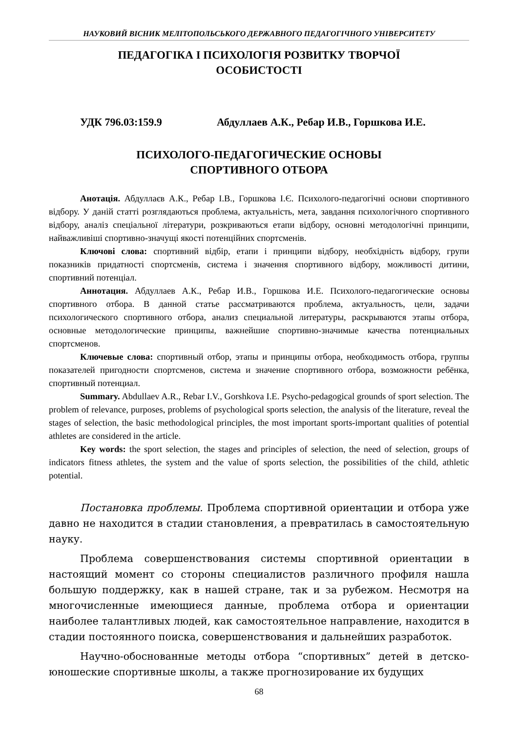НАУКОВИЙ ВІСНИК МЕЛІТОПОЛЬСЬКОГО ДЕРЖАВНОГО ПЕДАГОГІЧНОГО УНІВЕРСИТЕТУ
ПЕДАГОГІКА І ПСИХОЛОГІЯ РОЗВИТКУ ТВОРЧОЇ
ОСОБИСТОСТІ
УДК 796.03:159.9 Абдуллаев А.К., Ребар И.В., Горшкова И.Е.
ПСИХОЛОГО-ПЕДАГОГИЧЕСКИЕ ОСНОВЫ
СПОРТИВНОГО ОТБОРА
Анотація. Абдуллаєв А.К., Ребар І.В., Горшкова І.Є. Психолого-педагогічні основи спортивного відбору. У даній статті розглядаються проблема, актуальність, мета, завдання психологічного спортивного відбору, аналіз спеціальної літератури, розкриваються етапи відбору, основні методологічні принципи, найважливіші спортивно-значущі якості потенційних спортсменів.
Ключові слова: спортивний відбір, етапи і принципи відбору, необхідність відбору, групи показників придатності спортсменів, система і значення спортивного відбору, можливості дитини, спортивний потенціал.
Аннотация. Абдуллаев А.К., Ребар И.В., Горшкова И.Е. Психолого-педагогические основы спортивного отбора. В данной статье рассматриваются проблема, актуальность, цели, задачи психологического спортивного отбора, анализ специальной литературы, раскрываются этапы отбора, основные методологические принципы, важнейшие спортивно-значимые качества потенциальных спортсменов.
Ключевые слова: спортивный отбор, этапы и принципы отбора, необходимость отбора, группы показателей пригодности спортсменов, система и значение спортивного отбора, возможности ребёнка, спортивный потенциал.
Summary. Abdullaev A.R., Rebar I.V., Gorshkova I.E. Psycho-pedagogical grounds of sport selection. The problem of relevance, purposes, problems of psychological sports selection, the analysis of the literature, reveal the stages of selection, the basic methodological principles, the most important sports-important qualities of potential athletes are considered in the article.
Key words: the sport selection, the stages and principles of selection, the need of selection, groups of indicators fitness athletes, the system and the value of sports selection, the possibilities of the child, athletic potential.
Постановка проблемы. Проблема спортивной ориентации и отбора уже давно не находится в стадии становления, а превратилась в самостоятельную науку.
Проблема совершенствования системы спортивной ориентации в настоящий момент со стороны специалистов различного профиля нашла большую поддержку, как в нашей стране, так и за рубежом. Несмотря на многочисленные имеющиеся данные, проблема отбора и ориентации наиболее талантливых людей, как самостоятельное направление, находится в стадии постоянного поиска, совершенствования и дальнейших разработок.
Научно-обоснованные методы отбора “спортивных” детей в детско-юношеские спортивные школы, а также прогнозирование их будущих
68